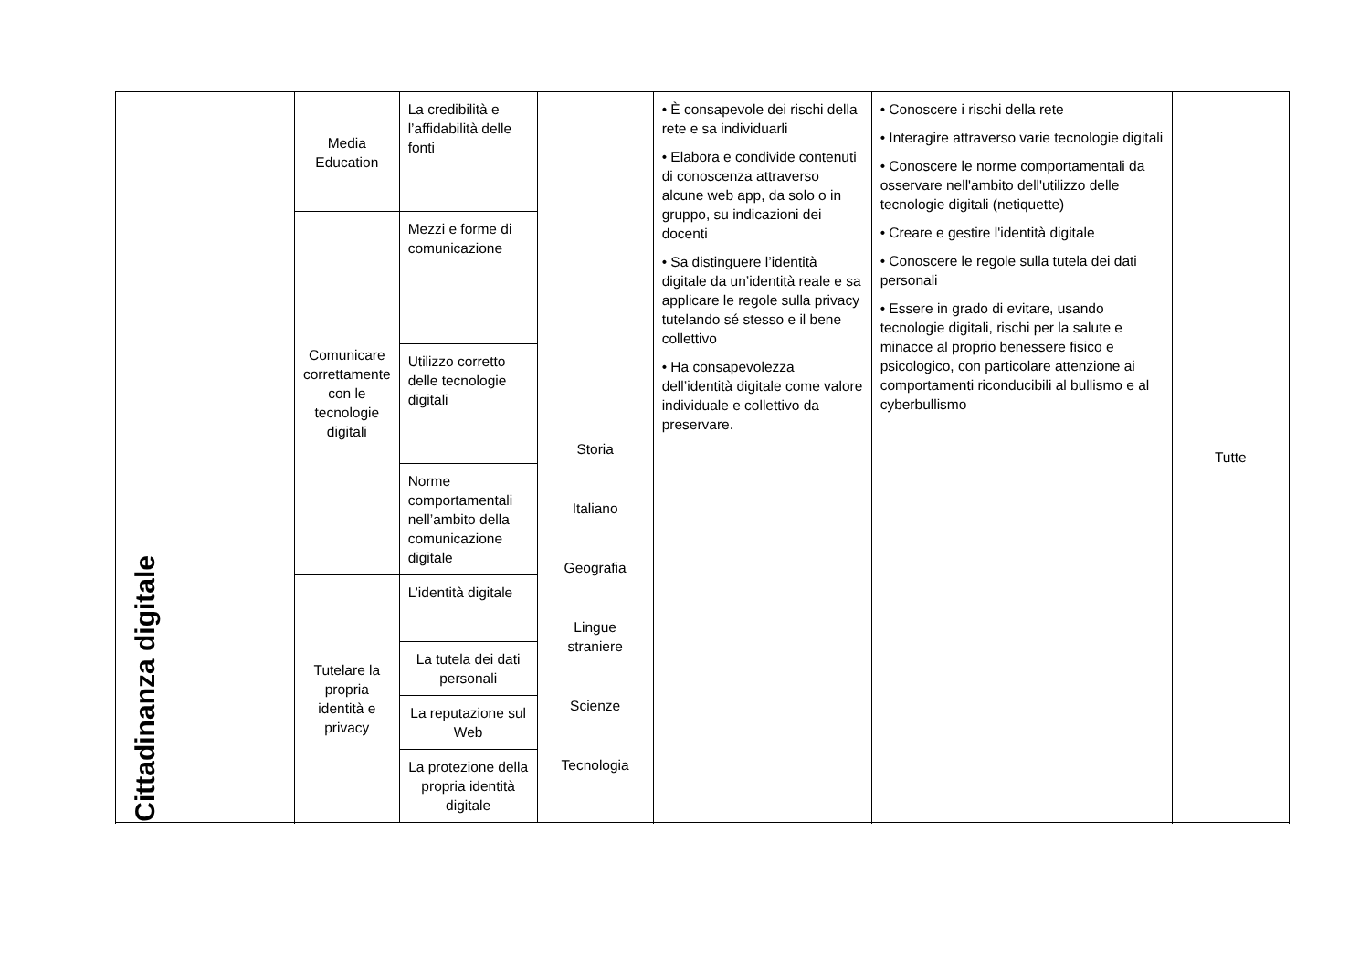| Cittadinanza digitale | Media Education | La credibilità e l’affidabilità delle fonti | Storia Italiano Geografia Lingue straniere Scienze Tecnologia | • È consapevole dei rischi della rete e sa individuarli • Elabora e condivide contenuti di conoscenza attraverso alcune web app, da solo o in gruppo, su indicazioni dei docenti • Sa distinguere l’identità digitale da un’identità reale e sa applicare le regole sulla privacy tutelando sé stesso e il bene collettivo • Ha consapevolezza dell’identità digitale come valore individuale e collettivo da preservare. | • Conoscere i rischi della rete • Interagire attraverso varie tecnologie digitali • Conoscere le norme comportamentali da osservare nell'ambito dell'utilizzo delle tecnologie digitali (netiquette) • Creare e gestire l'identità digitale • Conoscere le regole sulla tutela dei dati personali • Essere in grado di evitare, usando tecnologie digitali, rischi per la salute e minacce al proprio benessere fisico e psicologico, con particolare attenzione ai comportamenti riconducibili al bullismo e al cyberbullismo | Tutte |
| | Comunicare correttamente con le tecnologie digitali | Mezzi e forme di comunicazione | | | | |
| | | Utilizzo corretto delle tecnologie digitali | | | | |
| | | Norme comportamentali nell’ambito della comunicazione digitale | | | | |
| | Tutelare la propria identità e privacy | L’identità digitale | | | | |
| | | La tutela dei dati personali | | | | |
| | | La reputazione sul Web | | | | |
| | | La protezione della propria identità digitale | | | | |